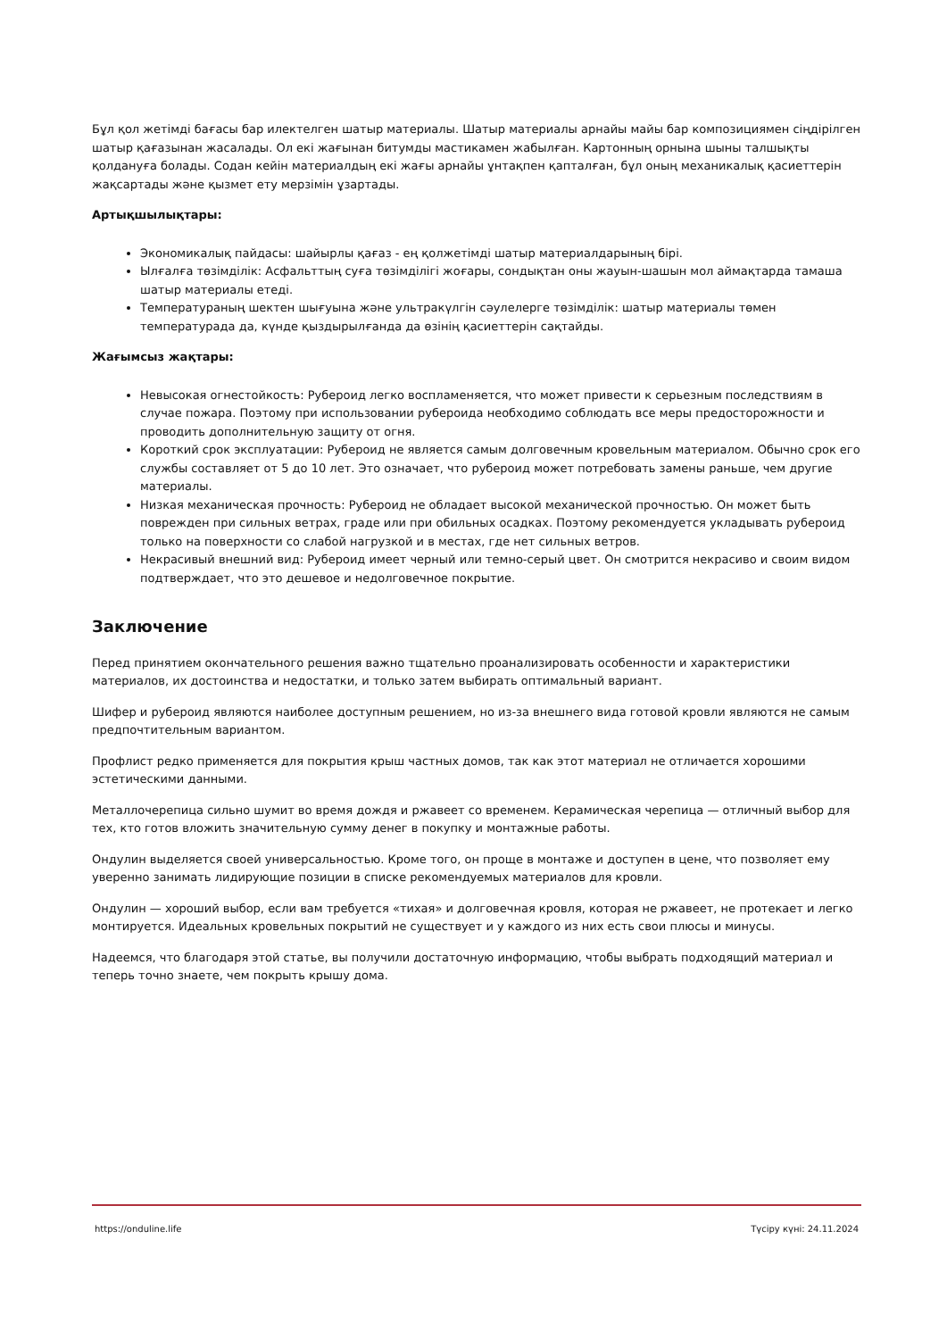Бұл қол жетімді бағасы бар илектелген шатыр материалы. Шатыр материалы арнайы майы бар композициямен сіңдірілген шатыр қағазынан жасалады. Ол екі жағынан битумды мастикамен жабылған. Картонның орнына шыны талшықты қолдануға болады. Содан кейін материалдың екі жағы арнайы ұнтақпен қапталған, бұл оның механикалық қасиеттерін жақсартады және қызмет ету мерзімін ұзартады.
Артықшылықтары:
Экономикалық пайдасы: шайырлы қағаз - ең қолжетімді шатыр материалдарының бірі.
Ылғалға төзімділік: Асфальттың суға төзімділігі жоғары, сондықтан оны жауын-шашын мол аймақтарда тамаша шатыр материалы етеді.
Температураның шектен шығуына және ультракүлгін сәулелерге төзімділік: шатыр материалы төмен температурада да, күнде қыздырылғанда да өзінің қасиеттерін сақтайды.
Жағымсыз жақтары:
Невысокая огнестойкость: Рубероид легко воспламеняется, что может привести к серьезным последствиям в случае пожара. Поэтому при использовании рубероида необходимо соблюдать все меры предосторожности и проводить дополнительную защиту от огня.
Короткий срок эксплуатации: Рубероид не является самым долговечным кровельным материалом. Обычно срок его службы составляет от 5 до 10 лет. Это означает, что рубероид может потребовать замены раньше, чем другие материалы.
Низкая механическая прочность: Рубероид не обладает высокой механической прочностью. Он может быть поврежден при сильных ветрах, граде или при обильных осадках. Поэтому рекомендуется укладывать рубероид только на поверхности со слабой нагрузкой и в местах, где нет сильных ветров.
Некрасивый внешний вид: Рубероид имеет черный или темно-серый цвет. Он смотрится некрасиво и своим видом подтверждает, что это дешевое и недолговечное покрытие.
Заключение
Перед принятием окончательного решения важно тщательно проанализировать особенности и характеристики материалов, их достоинства и недостатки, и только затем выбирать оптимальный вариант.
Шифер и рубероид являются наиболее доступным решением, но из-за внешнего вида готовой кровли являются не самым предпочтительным вариантом.
Профлист редко применяется для покрытия крыш частных домов, так как этот материал не отличается хорошими эстетическими данными.
Металлочерепица сильно шумит во время дождя и ржавеет со временем. Керамическая черепица — отличный выбор для тех, кто готов вложить значительную сумму денег в покупку и монтажные работы.
Ондулин выделяется своей универсальностью. Кроме того, он проще в монтаже и доступен в цене, что позволяет ему уверенно занимать лидирующие позиции в списке рекомендуемых материалов для кровли.
Ондулин — хороший выбор, если вам требуется «тихая» и долговечная кровля, которая не ржавеет, не протекает и легко монтируется. Идеальных кровельных покрытий не существует и у каждого из них есть свои плюсы и минусы.
Надеемся, что благодаря этой статье, вы получили достаточную информацию, чтобы выбрать подходящий материал и теперь точно знаете, чем покрыть крышу дома.
https://onduline.life Түсіру күні: 24.11.2024